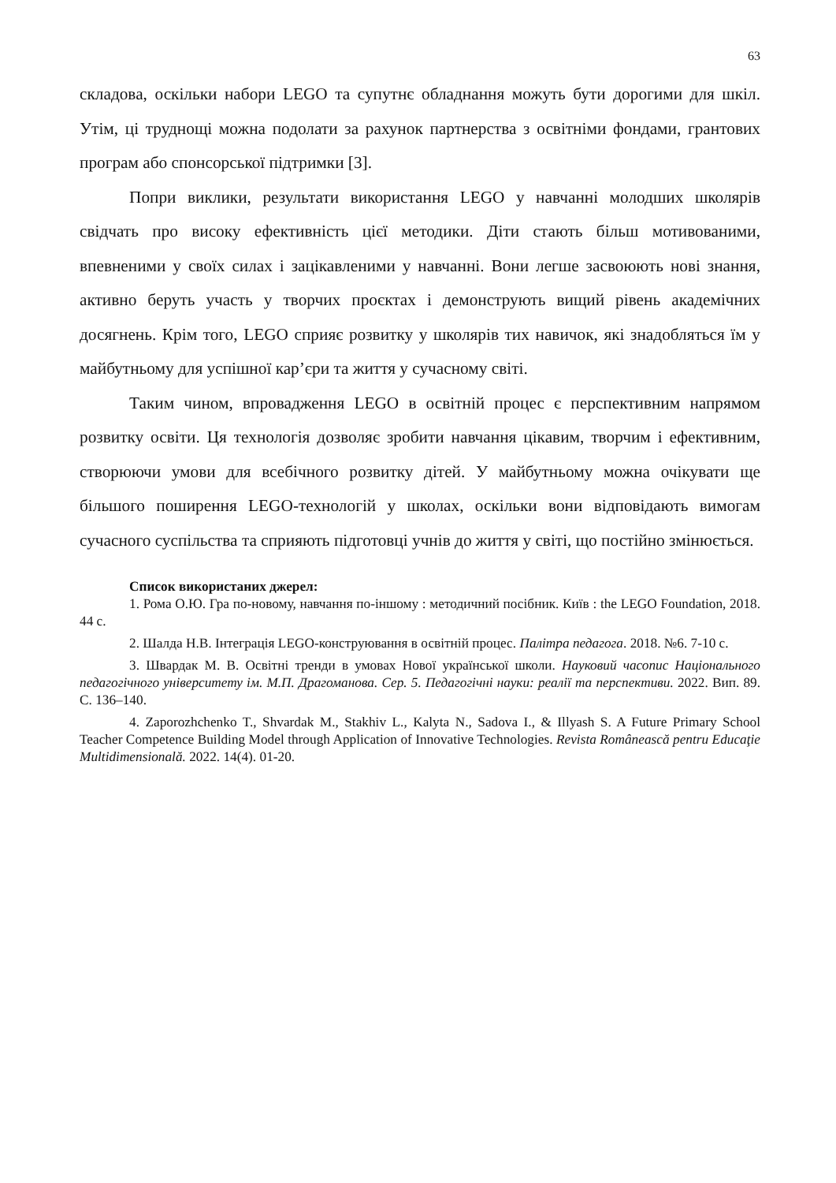63
складова, оскільки набори LEGO та супутнє обладнання можуть бути дорогими для шкіл. Утім, ці труднощі можна подолати за рахунок партнерства з освітніми фондами, грантових програм або спонсорської підтримки [3].
Попри виклики, результати використання LEGO у навчанні молодших школярів свідчать про високу ефективність цієї методики. Діти стають більш мотивованими, впевненими у своїх силах і зацікавленими у навчанні. Вони легше засвоюють нові знання, активно беруть участь у творчих проєктах і демонструють вищий рівень академічних досягнень. Крім того, LEGO сприяє розвитку у школярів тих навичок, які знадобляться їм у майбутньому для успішної кар’єри та життя у сучасному світі.
Таким чином, впровадження LEGO в освітній процес є перспективним напрямом розвитку освіти. Ця технологія дозволяє зробити навчання цікавим, творчим і ефективним, створюючи умови для всебічного розвитку дітей. У майбутньому можна очікувати ще більшого поширення LEGO-технологій у школах, оскільки вони відповідають вимогам сучасного суспільства та сприяють підготовці учнів до життя у світі, що постійно змінюється.
Список використаних джерел:
1. Рома О.Ю. Гра по-новому, навчання по-іншому : методичний посібник. Київ : the LEGO Foundation, 2018. 44 с.
2. Шалда Н.В. Інтеграція LEGO-конструювання в освітній процес. Палітра педагога. 2018. №6. 7-10 с.
3. Швардак М. В. Освітні тренди в умовах Нової української школи. Науковий часопис Національного педагогічного університету ім. М.П. Драгоманова. Сер. 5. Педагогічні науки: реалії та перспективи. 2022. Вип. 89. С. 136–140.
4. Zaporozhchenko T., Shvardak M., Stakhiv L., Kalyta N., Sadova I., & Illyash S. A Future Primary School Teacher Competence Building Model through Application of Innovative Technologies. Revista Românească pentru Educaţie Multidimensională. 2022. 14(4). 01-20.